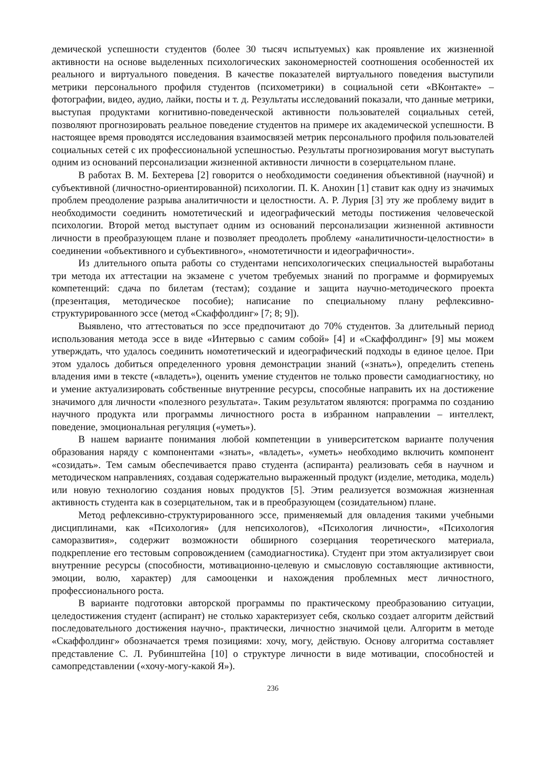демической успешности студентов (более 30 тысяч испытуемых) как проявление их жизненной активности на основе выделенных психологических закономерностей соотношения особенностей их реального и виртуального поведения. В качестве показателей виртуального поведения выступили метрики персонального профиля студентов (психометрики) в социальной сети «ВКонтакте» – фотографии, видео, аудио, лайки, посты и т. д. Результаты исследований показали, что данные метрики, выступая продуктами когнитивно-поведенческой активности пользователей социальных сетей, позволяют прогнозировать реальное поведение студентов на примере их академической успешности. В настоящее время проводятся исследования взаимосвязей метрик персонального профиля пользователей социальных сетей с их профессиональной успешностью. Результаты прогнозирования могут выступать одним из оснований персонализации жизненной активности личности в созерцательном плане.
В работах В. М. Бехтерева [2] говорится о необходимости соединения объективной (научной) и субъективной (личностно-ориентированной) психологии. П. К. Анохин [1] ставит как одну из значимых проблем преодоление разрыва аналитичности и целостности. А. Р. Лурия [3] эту же проблему видит в необходимости соединить номотетический и идеографический методы постижения человеческой психологии. Второй метод выступает одним из оснований персонализации жизненной активности личности в преобразующем плане и позволяет преодолеть проблему «аналитичности-целостности» в соединении «объективного и субъективного», «номотетичности и идеографичности».
Из длительного опыта работы со студентами непсихологических специальностей выработаны три метода их аттестации на экзамене с учетом требуемых знаний по программе и формируемых компетенций: сдача по билетам (тестам); создание и защита научно-методического проекта (презентация, методическое пособие); написание по специальному плану рефлексивно-структурированного эссе (метод «Скаффолдинг» [7; 8; 9]).
Выявлено, что аттестоваться по эссе предпочитают до 70% студентов. За длительный период использования метода эссе в виде «Интервью с самим собой» [4] и «Скаффолдинг» [9] мы можем утверждать, что удалось соединить номотетический и идеографический подходы в единое целое. При этом удалось добиться определенного уровня демонстрации знаний («знать»), определить степень владения ими в тексте («владеть»), оценить умение студентов не только провести самодиагностику, но и умение актуализировать собственные внутренние ресурсы, способные направить их на достижение значимого для личности «полезного результата». Таким результатом являются: программа по созданию научного продукта или программы личностного роста в избранном направлении – интеллект, поведение, эмоциональная регуляция («уметь»).
В нашем варианте понимания любой компетенции в университетском варианте получения образования наряду с компонентами «знать», «владеть», «уметь» необходимо включить компонент «созидать». Тем самым обеспечивается право студента (аспиранта) реализовать себя в научном и методическом направлениях, создавая содержательно выраженный продукт (изделие, методика, модель) или новую технологию создания новых продуктов [5]. Этим реализуется возможная жизненная активность студента как в созерцательном, так и в преобразующем (созидательном) плане.
Метод рефлексивно-структурированного эссе, применяемый для овладения такими учебными дисциплинами, как «Психология» (для непсихологов), «Психология личности», «Психология саморазвития», содержит возможности обширного созерцания теоретического материала, подкрепление его тестовым сопровождением (самодиагностика). Студент при этом актуализирует свои внутренние ресурсы (способности, мотивационно-целевую и смысловую составляющие активности, эмоции, волю, характер) для самооценки и нахождения проблемных мест личностного, профессионального роста.
В варианте подготовки авторской программы по практическому преобразованию ситуации, целедостижения студент (аспирант) не столько характеризует себя, сколько создает алгоритм действий последовательного достижения научно-, практически, личностно значимой цели. Алгоритм в методе «Скаффолдинг» обозначается тремя позициями: хочу, могу, действую. Основу алгоритма составляет представление С. Л. Рубинштейна [10] о структуре личности в виде мотивации, способностей и самопредставлении («хочу-могу-какой Я»).
236